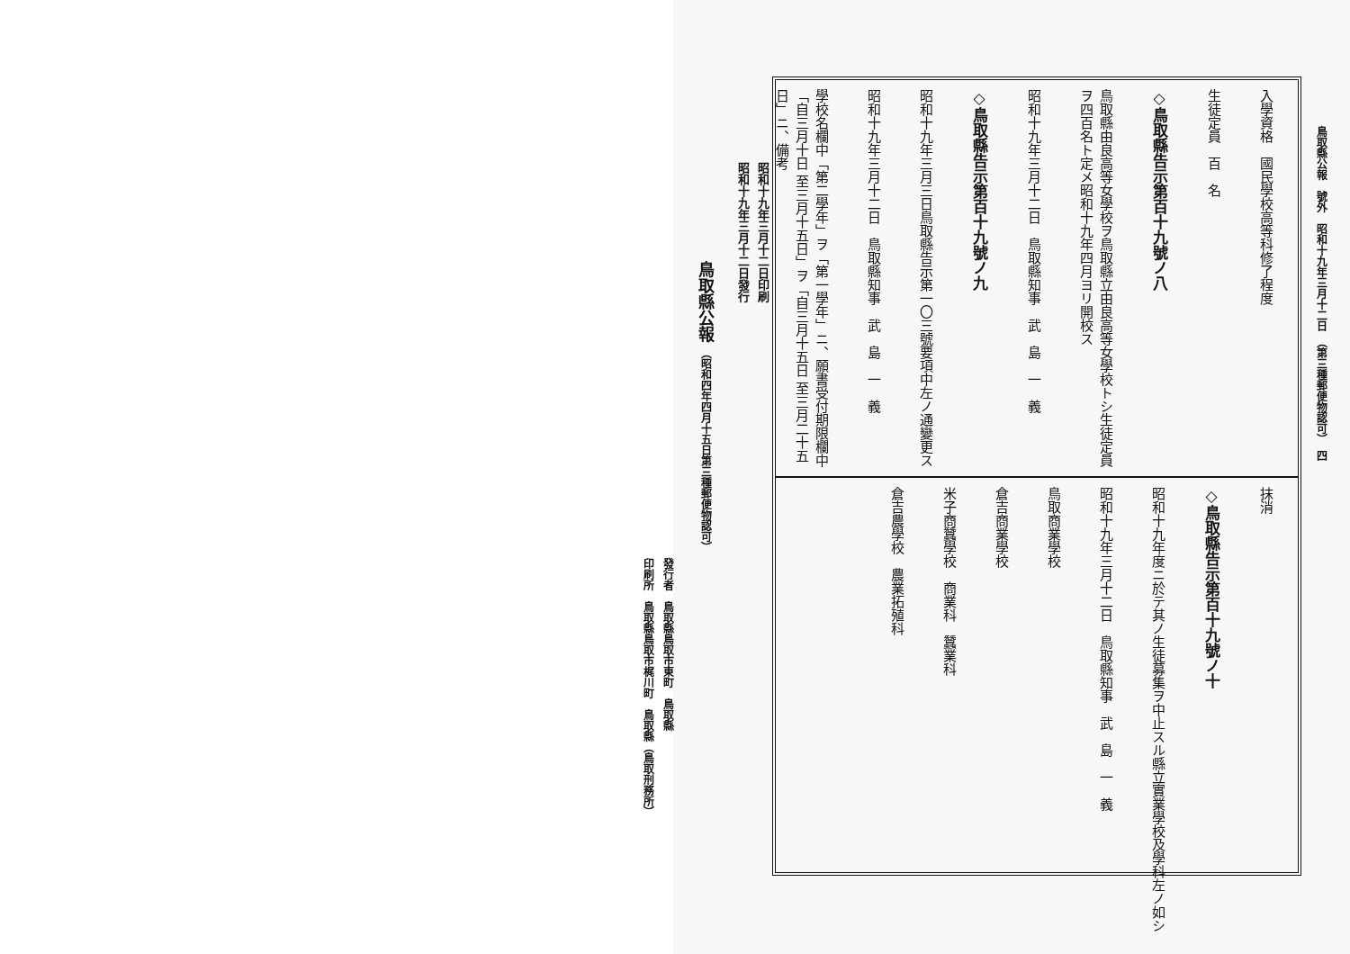鳥取縣公報　號外　昭和十九年三月十二日　（第三種郵便物認可）　四
入學資格　國民學校高等科修了程度
生徒定員　百　名
◇鳥取縣告示第百十九號ノ八
鳥取縣由良高等女學校ヲ鳥取縣立由良高等女學校トシ生徒定員ヲ四百名ト定メ昭和十九年四月ヨリ開校ス
昭和十九年三月十二日　鳥取縣知事　武　島　一　義
◇鳥取縣告示第百十九號ノ九
昭和十九年三月三日鳥取縣告示第一〇三號要項中左ノ通變更ス
昭和十九年三月十二日　鳥取縣知事　武　島　一　義
學校名欄中「第二學年」ヲ「第一學年」ニ、願書受付期限欄中「自三月十日 至三月十五日」ヲ「自三月十五日 至三月二十五日」ニ、備考
抹消
◇鳥取縣告示第百十九號ノ十
昭和十九年度ニ於テ其ノ生徒募集ヲ中止スル縣立實業學校及學科左ノ如シ
昭和十九年三月十二日　鳥取縣知事　武　島　一　義
鳥取商業學校
倉吉商業學校
米子商蠶學校　商業科　蠶業科
倉吉農學校　農業拓殖科
昭和十九年三月十二日印刷
昭和十九年三月十二日發行
鳥取縣公報 （昭和四年四月十五日第三種郵便物認可）
發行者　鳥取縣鳥取市東町　鳥取縣
印刷所　鳥取縣鳥取市梶川町　鳥取縣（鳥取刑務所）